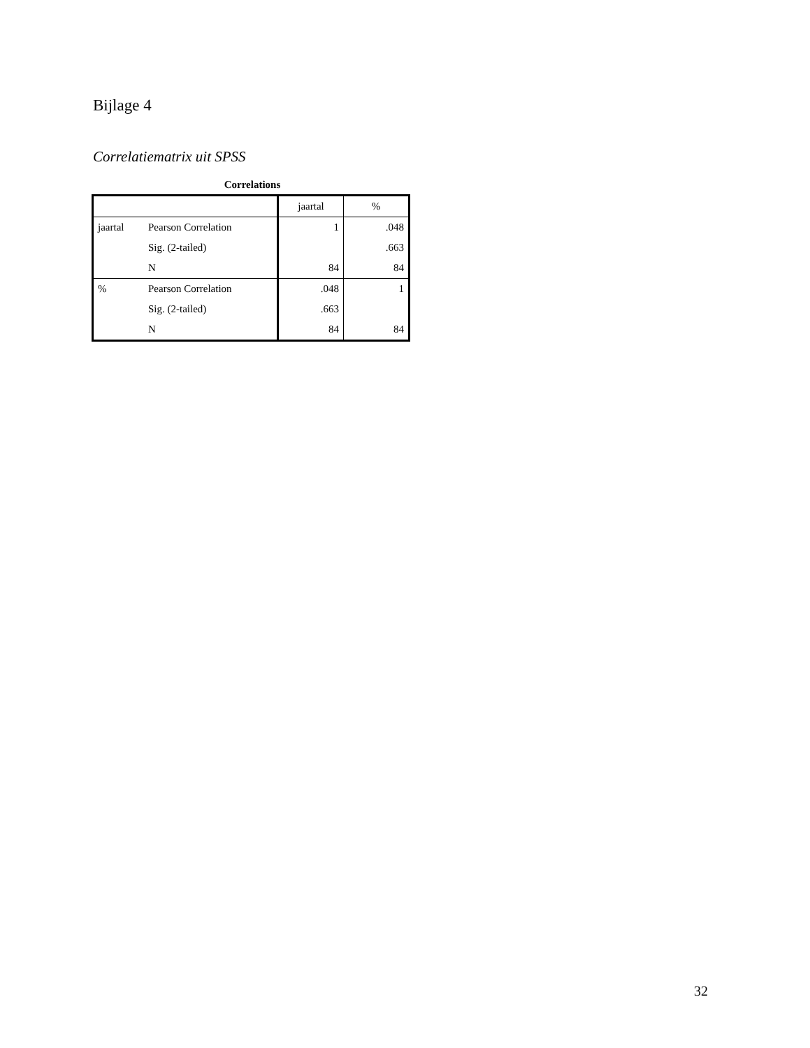Bijlage 4
Correlatiematrix uit SPSS
Correlations
| | | jaartal | % |
| --- | --- | --- | --- |
| jaartal | Pearson Correlation | 1 | .048 |
| | Sig. (2-tailed) | | .663 |
| | N | 84 | 84 |
| % | Pearson Correlation | .048 | 1 |
| | Sig. (2-tailed) | .663 | |
| | N | 84 | 84 |
32